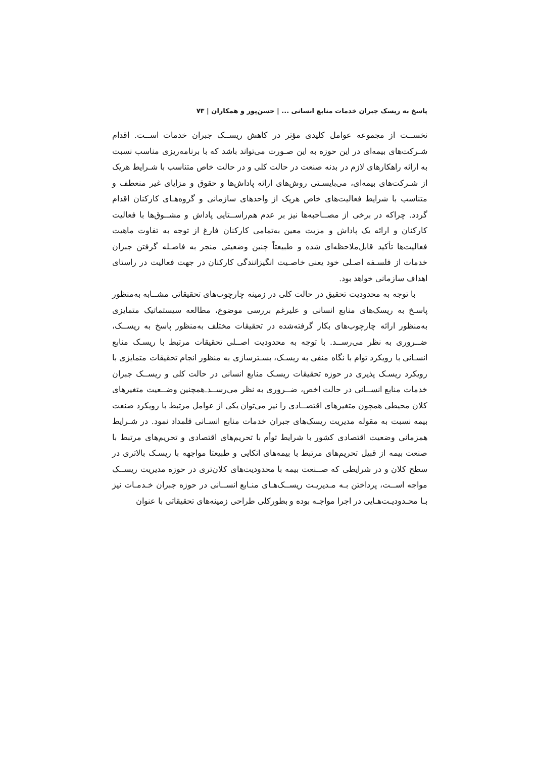پاسخ به ریسک جبران خدمات منابع انسانی ... | حسن‌پور و همکاران | ۷۳
نخســت از مجموعه عوامل کلیدی مؤثر در کاهش ریســک جبران خدمات اســت. اقدام شـرکت‌های بیمه‌ای در این حوزه به این صـورت می‌تواند باشد که با برنامه‌ریزی مناسب نسبت به ارائه راهکارهای لازم در بدنه صنعت در حالت کلی و در حالت خاص متناسب با شـرایط هریک از شـرکت‌های بیمه‌ای، می‌بایسـتی روش‌های ارائه پاداش‌ها و حقوق و مزایای غیر منعطف و متناسب با شرایط فعالیت‌های خاص هریک از واحدهای سازمانی و گروه‌هـای کارکنان اقدام گردد. چراکه در برخی از مصــاحبه‌ها نیز بر عدم هم‌راســتایی پاداش و مشــوق‌ها با فعالیت کارکنان و ارائه یک پاداش و مزیت معین به‌تمامی کارکنان فارغ از توجه به تفاوت ماهیت فعالیت‌ها تأکید قابل‌ملاحظه‌ای شده و طبیعتاً چنین وضعیتی منجر به فاصـله گرفتن جبران خدمات از فلسـفه اصـلی خود یعنی خاصـیت انگیزانندگی کارکنان در جهت فعالیت در راستای اهداف سازمانی خواهد بود.
با توجه به محدودیت تحقیق در حالت کلی در زمینه چارچوب‌های تحقیقاتی مشــابه به‌منظور پاسـخ به ریسک‌های منابع انسانی و علیرغم بررسی موضوع، مطالعه سیستماتیک متمایزی به‌منظور ارائه چارچوب‌های بکار گرفته‌شده در تحقیقات مختلف به‌منظور پاسخ به ریســک، ضــروری به نظر می‌رســد. با توجه به محدودیت اصــلی تحقیقات مرتبط با ریسـک منابع انسـانی با رویکرد توام با نگاه منفی به ریسـک، بسـترسازی به منظور انجام تحقیقات متمایزی با رویکرد ریسـک پذیری در حوزه تحقیقات ریسـک منابع انسانی در حالت کلی و ریســک جبران خدمات منابع انســانی در حالت اخص، ضــروری به نظر می‌رســد.همچنین وضــعیت متغیرهای کلان محیطی همچون متغیرهای اقتصــادی را نیز می‌توان یکی از عوامل مرتبط با رویکرد صنعت بیمه نسبت به مقوله مدیریت ریسک‌های جبران خدمات منابع انسـانی قلمداد نمود. در شـرایط همزمانی وضعیت اقتصادی کشور با شرایط توأم با تحریم‌های اقتصادی و تحریم‌های مرتبط با صنعت بیمه از قبیل تحریم‌های مرتبط با بیمه‌های اتکایی و طبیعتا مواجهه با ریسـک بالاتری در سطح کلان و در شرایطی که صــنعت بیمه با محدودیت‌های کلان‌تری در حوزه مدیریت ریســک مواجه اســت، پرداختن بـه مـدیریـت ریســک‌هـای منـابع انســانی در حوزه جبران خـدمـات نیز بـا محـدودیـت‌هـایی در اجرا مواجـه بوده و بطورکلی طراحی زمینه‌های تحقیقاتی با عنوان